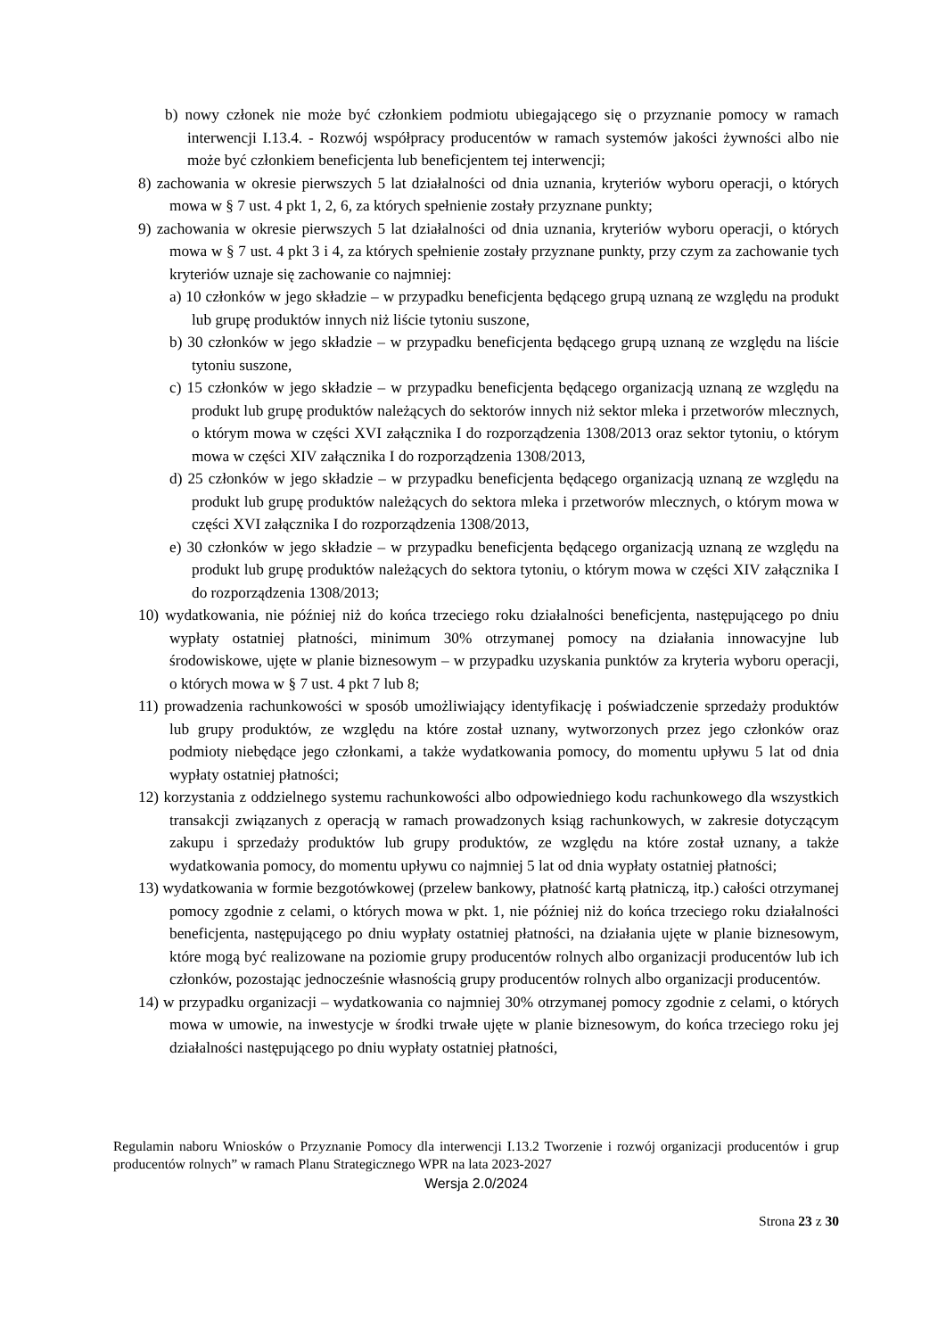b) nowy członek nie może być członkiem podmiotu ubiegającego się o przyznanie pomocy w ramach interwencji I.13.4. - Rozwój współpracy producentów w ramach systemów jakości żywności albo nie może być członkiem beneficjenta lub beneficjentem tej interwencji;
8) zachowania w okresie pierwszych 5 lat działalności od dnia uznania, kryteriów wyboru operacji, o których mowa w § 7 ust. 4 pkt 1, 2, 6, za których spełnienie zostały przyznane punkty;
9) zachowania w okresie pierwszych 5 lat działalności od dnia uznania, kryteriów wyboru operacji, o których mowa w § 7 ust. 4 pkt 3 i 4, za których spełnienie zostały przyznane punkty, przy czym za zachowanie tych kryteriów uznaje się zachowanie co najmniej:
a) 10 członków w jego składzie – w przypadku beneficjenta będącego grupą uznaną ze względu na produkt lub grupę produktów innych niż liście tytoniu suszone,
b) 30 członków w jego składzie – w przypadku beneficjenta będącego grupą uznaną ze względu na liście tytoniu suszone,
c) 15 członków w jego składzie – w przypadku beneficjenta będącego organizacją uznaną ze względu na produkt lub grupę produktów należących do sektorów innych niż sektor mleka i przetworów mlecznych, o którym mowa w części XVI załącznika I do rozporządzenia 1308/2013 oraz sektor tytoniu, o którym mowa w części XIV załącznika I do rozporządzenia 1308/2013,
d) 25 członków w jego składzie – w przypadku beneficjenta będącego organizacją uznaną ze względu na produkt lub grupę produktów należących do sektora mleka i przetworów mlecznych, o którym mowa w części XVI załącznika I do rozporządzenia 1308/2013,
e) 30 członków w jego składzie – w przypadku beneficjenta będącego organizacją uznaną ze względu na produkt lub grupę produktów należących do sektora tytoniu, o którym mowa w części XIV załącznika I do rozporządzenia 1308/2013;
10) wydatkowania, nie później niż do końca trzeciego roku działalności beneficjenta, następującego po dniu wypłaty ostatniej płatności, minimum 30% otrzymanej pomocy na działania innowacyjne lub środowiskowe, ujęte w planie biznesowym – w przypadku uzyskania punktów za kryteria wyboru operacji, o których mowa w § 7 ust. 4 pkt 7 lub 8;
11) prowadzenia rachunkowości w sposób umożliwiający identyfikację i poświadczenie sprzedaży produktów lub grupy produktów, ze względu na które został uznany, wytworzonych przez jego członków oraz podmioty niebędące jego członkami, a także wydatkowania pomocy, do momentu upływu 5 lat od dnia wypłaty ostatniej płatności;
12) korzystania z oddzielnego systemu rachunkowości albo odpowiedniego kodu rachunkowego dla wszystkich transakcji związanych z operacją w ramach prowadzonych ksiąg rachunkowych, w zakresie dotyczącym zakupu i sprzedaży produktów lub grupy produktów, ze względu na które został uznany, a także wydatkowania pomocy, do momentu upływu co najmniej 5 lat od dnia wypłaty ostatniej płatności;
13) wydatkowania w formie bezgotówkowej (przelew bankowy, płatność kartą płatniczą, itp.) całości otrzymanej pomocy zgodnie z celami, o których mowa w pkt. 1, nie później niż do końca trzeciego roku działalności beneficjenta, następującego po dniu wypłaty ostatniej płatności, na działania ujęte w planie biznesowym, które mogą być realizowane na poziomie grupy producentów rolnych albo organizacji producentów lub ich członków, pozostając jednocześnie własnością grupy producentów rolnych albo organizacji producentów.
14) w przypadku organizacji – wydatkowania co najmniej 30% otrzymanej pomocy zgodnie z celami, o których mowa w umowie, na inwestycje w środki trwałe ujęte w planie biznesowym, do końca trzeciego roku jej działalności następującego po dniu wypłaty ostatniej płatności,
Regulamin naboru Wniosków o Przyznanie Pomocy dla interwencji I.13.2 Tworzenie i rozwój organizacji producentów i grup producentów rolnych” w ramach Planu Strategicznego WPR na lata 2023-2027
Wersja 2.0/2024
Strona 23 z 30